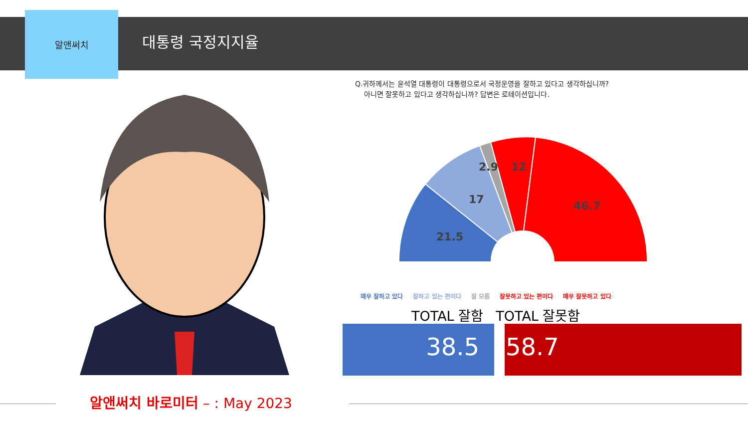알앤써치
대통령 국정지지율
Q.귀하께서는 윤석열 대통령이 대통령으로서 국정운영을 잘하고 있다고 생각하십니까?
아니면 잘못하고 있다고 생각하십니까? 답변은 로테이션입니다.
21.5
17
2.9
12
46.7
매우 잘하고 있다 잘하고 있는 편이다 잘 모름 잘못하고 있는 편이다 매우 잘못하고 있다
TOTAL 잘함 TOTAL 잘못함
38.5 58.7
알앤써치 바로미터 – : May 2023